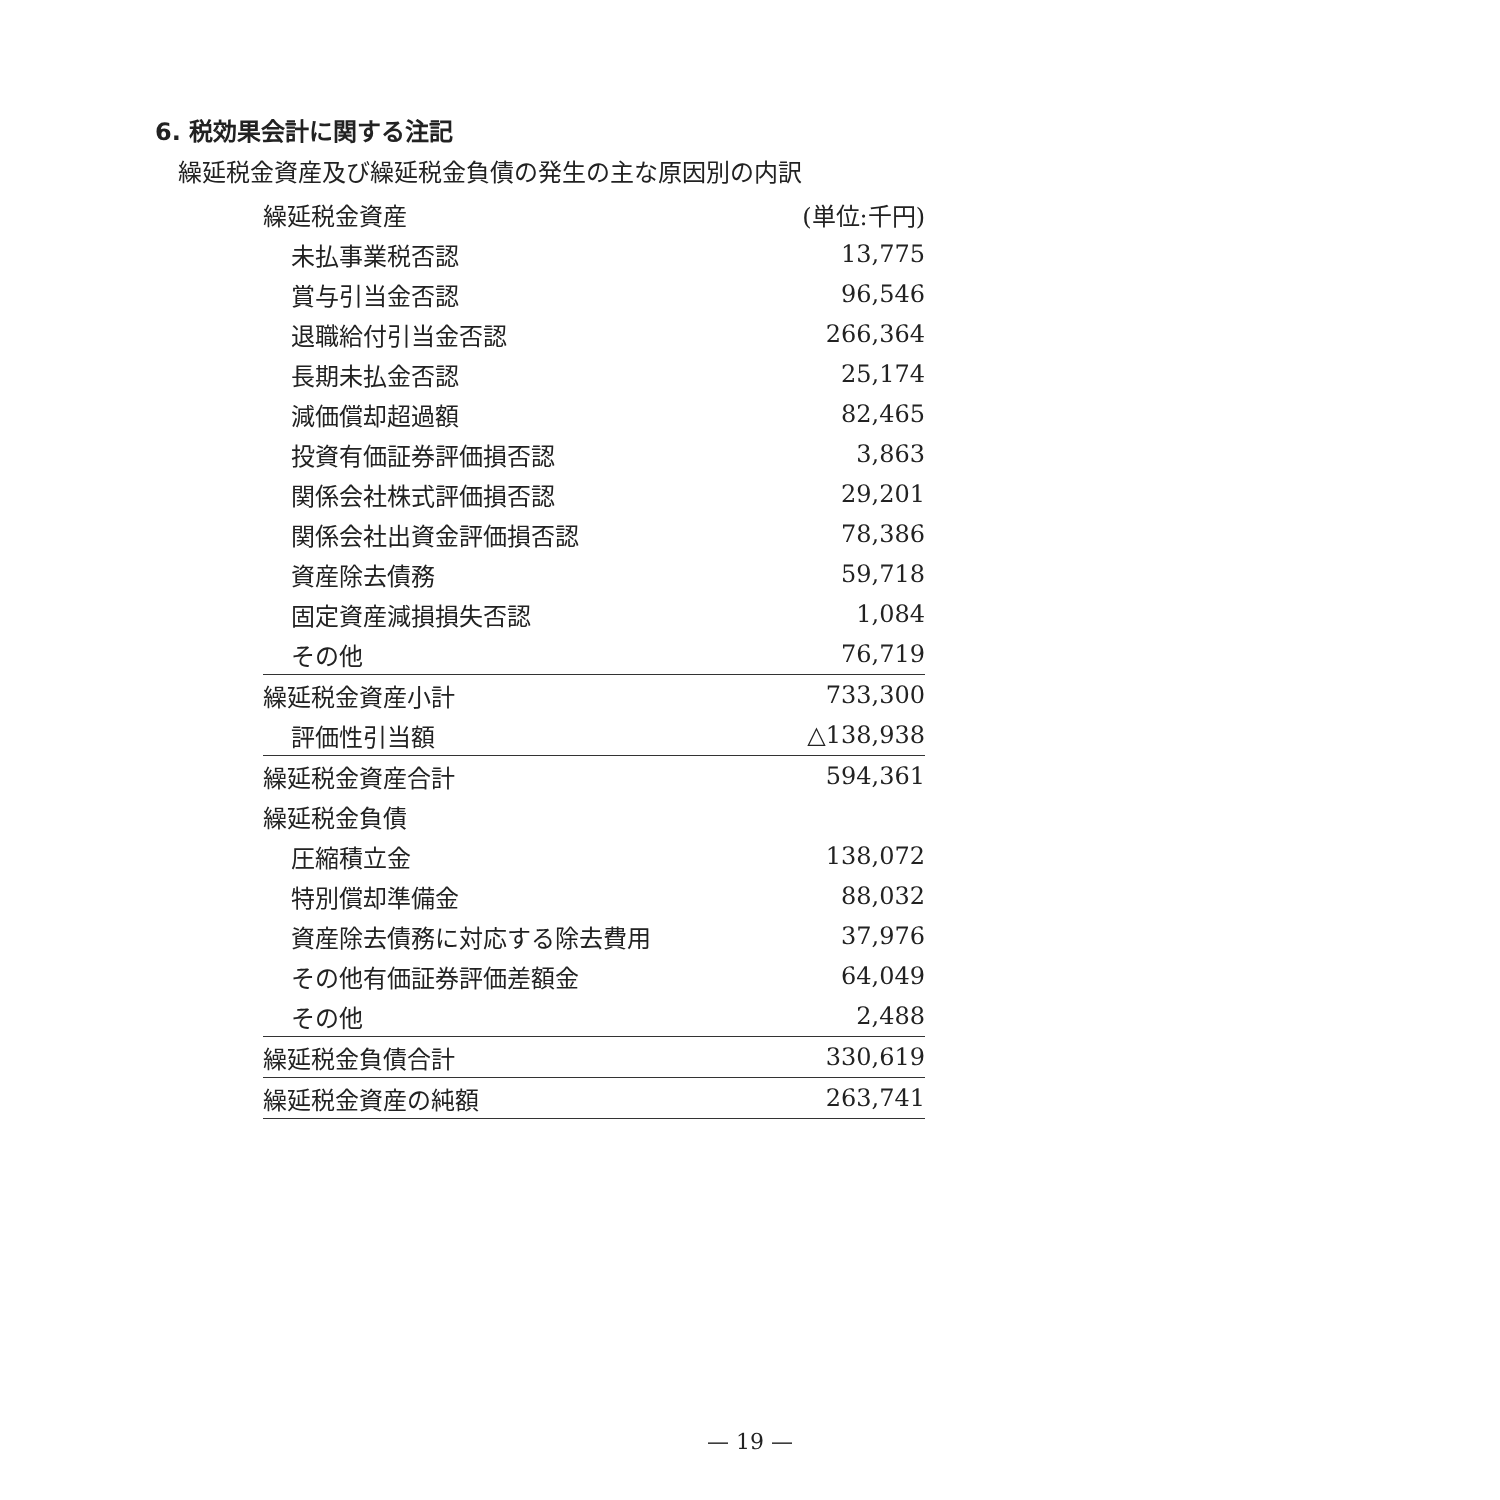6. 税効果会計に関する注記
繰延税金資産及び繰延税金負債の発生の主な原因別の内訳
| 繰延税金資産 | (単位:千円) |
| 未払事業税否認 | 13,775 |
| 賞与引当金否認 | 96,546 |
| 退職給付引当金否認 | 266,364 |
| 長期未払金否認 | 25,174 |
| 減価償却超過額 | 82,465 |
| 投資有価証券評価損否認 | 3,863 |
| 関係会社株式評価損否認 | 29,201 |
| 関係会社出資金評価損否認 | 78,386 |
| 資産除去債務 | 59,718 |
| 固定資産減損損失否認 | 1,084 |
| その他 | 76,719 |
| 繰延税金資産小計 | 733,300 |
| 評価性引当額 | △138,938 |
| 繰延税金資産合計 | 594,361 |
| 繰延税金負債 | |
| 圧縮積立金 | 138,072 |
| 特別償却準備金 | 88,032 |
| 資産除去債務に対応する除去費用 | 37,976 |
| その他有価証券評価差額金 | 64,049 |
| その他 | 2,488 |
| 繰延税金負債合計 | 330,619 |
| 繰延税金資産の純額 | 263,741 |
— 19 —